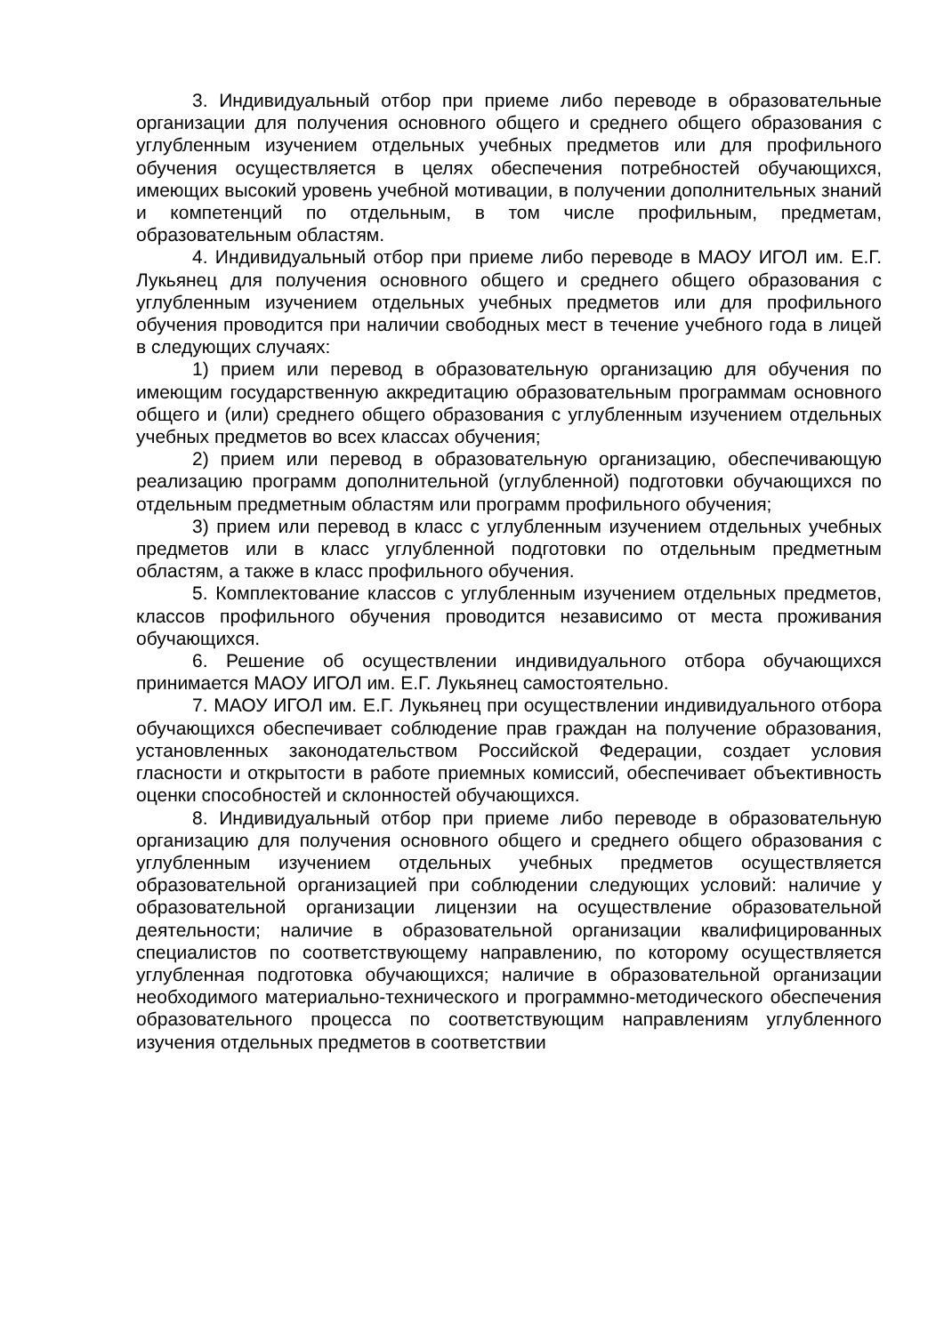3. Индивидуальный отбор при приеме либо переводе в образовательные организации для получения основного общего и среднего общего образования с углубленным изучением отдельных учебных предметов или для профильного обучения осуществляется в целях обеспечения потребностей обучающихся, имеющих высокий уровень учебной мотивации, в получении дополнительных знаний и компетенций по отдельным, в том числе профильным, предметам, образовательным областям.
4. Индивидуальный отбор при приеме либо переводе в МАОУ ИГОЛ им. Е.Г. Лукьянец для получения основного общего и среднего общего образования с углубленным изучением отдельных учебных предметов или для профильного обучения проводится при наличии свободных мест в течение учебного года в лицей в следующих случаях:
1) прием или перевод в образовательную организацию для обучения по имеющим государственную аккредитацию образовательным программам основного общего и (или) среднего общего образования с углубленным изучением отдельных учебных предметов во всех классах обучения;
2) прием или перевод в образовательную организацию, обеспечивающую реализацию программ дополнительной (углубленной) подготовки обучающихся по отдельным предметным областям или программ профильного обучения;
3) прием или перевод в класс с углубленным изучением отдельных учебных предметов или в класс углубленной подготовки по отдельным предметным областям, а также в класс профильного обучения.
5. Комплектование классов с углубленным изучением отдельных предметов, классов профильного обучения проводится независимо от места проживания обучающихся.
6. Решение об осуществлении индивидуального отбора обучающихся принимается МАОУ ИГОЛ им. Е.Г. Лукьянец самостоятельно.
7. МАОУ ИГОЛ им. Е.Г. Лукьянец при осуществлении индивидуального отбора обучающихся обеспечивает соблюдение прав граждан на получение образования, установленных законодательством Российской Федерации, создает условия гласности и открытости в работе приемных комиссий, обеспечивает объективность оценки способностей и склонностей обучающихся.
8. Индивидуальный отбор при приеме либо переводе в образовательную организацию для получения основного общего и среднего общего образования с углубленным изучением отдельных учебных предметов осуществляется образовательной организацией при соблюдении следующих условий: наличие у образовательной организации лицензии на осуществление образовательной деятельности; наличие в образовательной организации квалифицированных специалистов по соответствующему направлению, по которому осуществляется углубленная подготовка обучающихся; наличие в образовательной организации необходимого материально-технического и программно-методического обеспечения образовательного процесса по соответствующим направлениям углубленного изучения отдельных предметов в соответствии